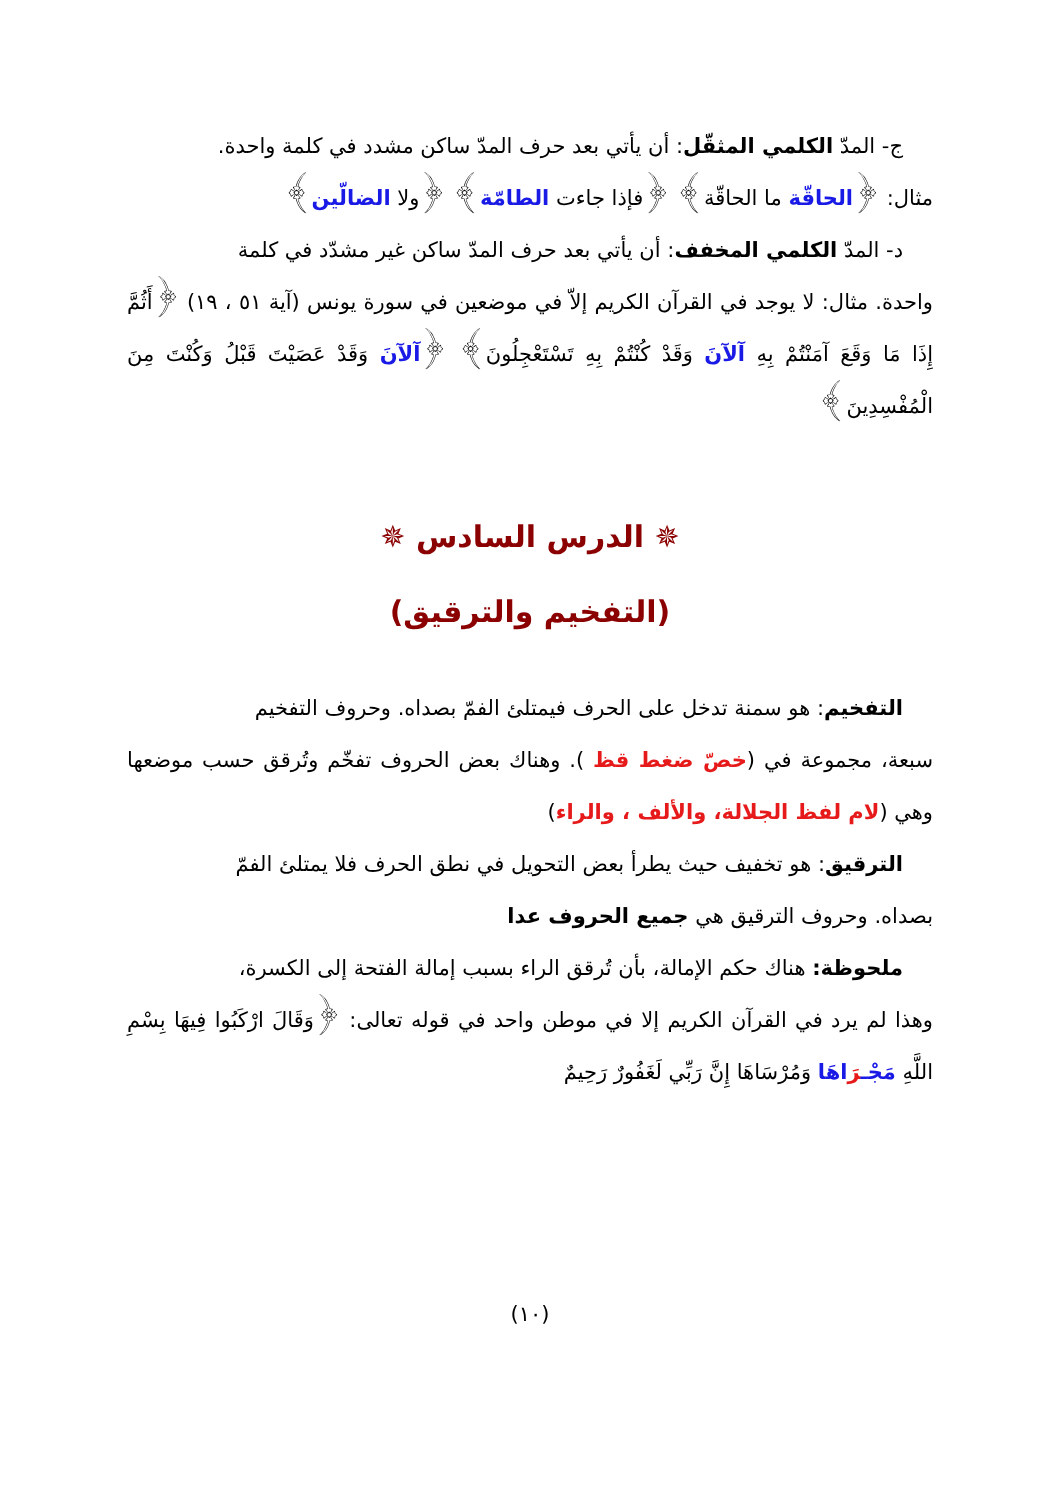ج- المدّ الكلمي المثقّل: أن يأتي بعد حرف المدّ ساكن مشدد في كلمة واحدة.
مثال: ﴿الحاقّة ما الحاقّة﴾ ﴿فإذا جاءت الطامّة﴾ ﴿ولا الضالّين﴾
د- المدّ الكلمي المخفف: أن يأتي بعد حرف المدّ ساكن غير مشدّد في كلمة
واحدة. مثال: لا يوجد في القرآن الكريم إلاّ في موضعين في سورة يونس (آية ٥١ ، ١٩) ﴿أَثُمَّ إِذَا مَا وَقَعَ آمَنْتُمْ بِهِ آلآنَ وَقَدْ كُنْتُمْ بِهِ تَسْتَعْجِلُونَ﴾ ﴿آلآنَ وَقَدْ عَصَيْتَ قَبْلُ وَكُنْتَ مِنَ الْمُفْسِدِينَ﴾
✵ الدرس السادس ✵
(التفخيم والترقيق)
التفخيم: هو سمنة تدخل على الحرف فيمتلئ الفمّ بصداه. وحروف التفخيم
سبعة، مجموعة في (خصّ ضغط قظ ). وهناك بعض الحروف تفخّم وتُرقق حسب موضعها وهي (لام لفظ الجلالة، والألف ، والراء)
الترقيق: هو تخفيف حيث يطرأ بعض التحويل في نطق الحرف فلا يمتلئ الفمّ
بصداه. وحروف الترقيق هي جميع الحروف عدا
ملحوظة: هناك حكم الإمالة، بأن تُرقق الراء بسبب إمالة الفتحة إلى الكسرة،
وهذا لم يرد في القرآن الكريم إلا في موطن واحد في قوله تعالى: ﴿وَقَالَ ارْكَبُوا فِيهَا بِسْمِ اللَّهِ مَجْـرَاهَا وَمُرْسَاهَا إِنَّ رَبِّي لَغَفُورٌ رَحِيمٌ
(١٠)